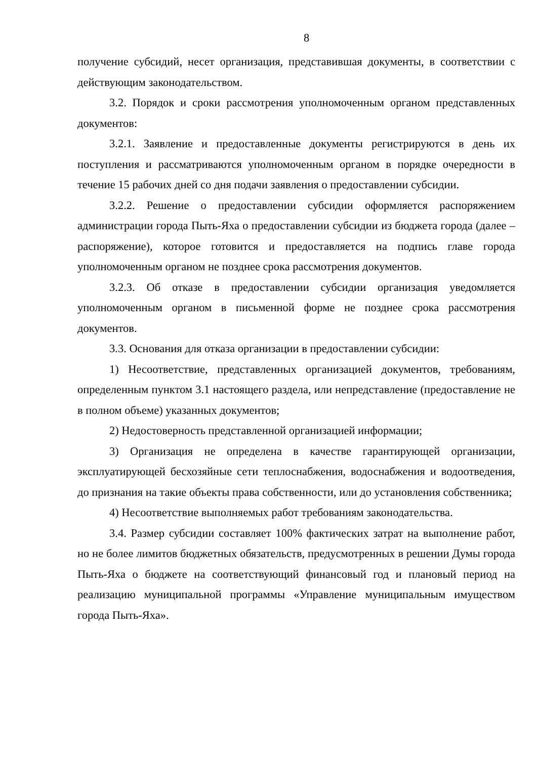8
получение субсидий, несет организация, представившая документы, в соответствии с действующим законодательством.
3.2. Порядок и сроки рассмотрения уполномоченным органом представленных документов:
3.2.1. Заявление и предоставленные документы регистрируются в день их поступления и рассматриваются уполномоченным органом в порядке очередности в течение 15 рабочих дней со дня подачи заявления о предоставлении субсидии.
3.2.2. Решение о предоставлении субсидии оформляется распоряжением администрации города Пыть-Яха о предоставлении субсидии из бюджета города (далее – распоряжение), которое готовится и предоставляется на подпись главе города уполномоченным органом не позднее срока рассмотрения документов.
3.2.3. Об отказе в предоставлении субсидии организация уведомляется уполномоченным органом в письменной форме не позднее срока рассмотрения документов.
3.3. Основания для отказа организации в предоставлении субсидии:
1) Несоответствие, представленных организацией документов, требованиям, определенным пунктом 3.1 настоящего раздела, или непредставление (предоставление не в полном объеме) указанных документов;
2) Недостоверность представленной организацией информации;
3) Организация не определена в качестве гарантирующей организации, эксплуатирующей бесхозяйные сети теплоснабжения, водоснабжения и водоотведения, до признания на такие объекты права собственности, или до установления собственника;
4) Несоответствие выполняемых работ требованиям законодательства.
3.4. Размер субсидии составляет 100% фактических затрат на выполнение работ, но не более лимитов бюджетных обязательств, предусмотренных в решении Думы города Пыть-Яха о бюджете на соответствующий финансовый год и плановый период на реализацию муниципальной программы «Управление муниципальным имуществом города Пыть-Яха».